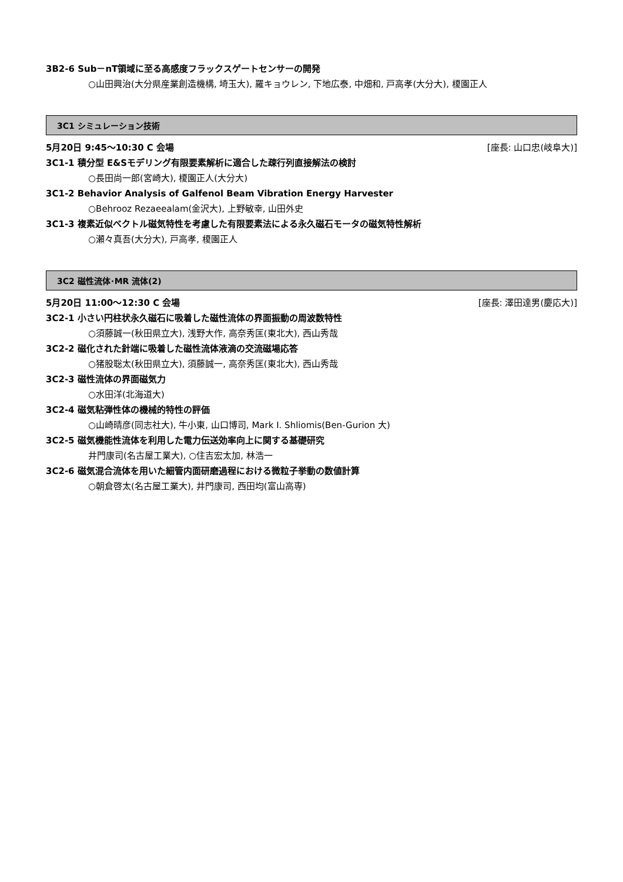3B2-6 Sub－nT領域に至る高感度フラックスゲートセンサーの開発
○山田興治(大分県産業創造機構, 埼玉大), 羅キョウレン, 下地広泰, 中畑和, 戸高孝(大分大), 榎園正人
3C1 シミュレーション技術
5月20日 9:45～10:30 C 会場 [座長: 山口忠(岐阜大)]
3C1-1 積分型 E&Sモデリング有限要素解析に適合した疎行列直接解法の検討
○長田尚一郎(宮崎大), 榎園正人(大分大)
3C1-2 Behavior Analysis of Galfenol Beam Vibration Energy Harvester
○Behrooz Rezaeealam(金沢大), 上野敏幸, 山田外史
3C1-3 複素近似ベクトル磁気特性を考慮した有限要素法による永久磁石モータの磁気特性解析
○瀬々真吾(大分大), 戸高孝, 榎園正人
3C2 磁性流体･MR 流体(2)
5月20日 11:00～12:30 C 会場 [座長: 澤田達男(慶応大)]
3C2-1 小さい円柱状永久磁石に吸着した磁性流体の界面振動の周波数特性
○須藤誠一(秋田県立大), 浅野大作, 高奈秀匡(東北大), 西山秀哉
3C2-2 磁化された針端に吸着した磁性流体液滴の交流磁場応答
○猪股聡太(秋田県立大), 須藤誠一, 高奈秀匡(東北大), 西山秀哉
3C2-3 磁性流体の界面磁気力
○水田洋(北海道大)
3C2-4 磁気粘弾性体の機械的特性の評価
○山崎晴彦(同志社大), 牛小東, 山口博司, Mark I. Shliomis(Ben-Gurion 大)
3C2-5 磁気機能性流体を利用した電力伝送効率向上に関する基礎研究
井門康司(名古屋工業大), ○住吉宏太加, 林浩一
3C2-6 磁気混合流体を用いた細管内面研磨過程における微粒子挙動の数値計算
○朝倉啓太(名古屋工業大), 井門康司, 西田均(富山高専)